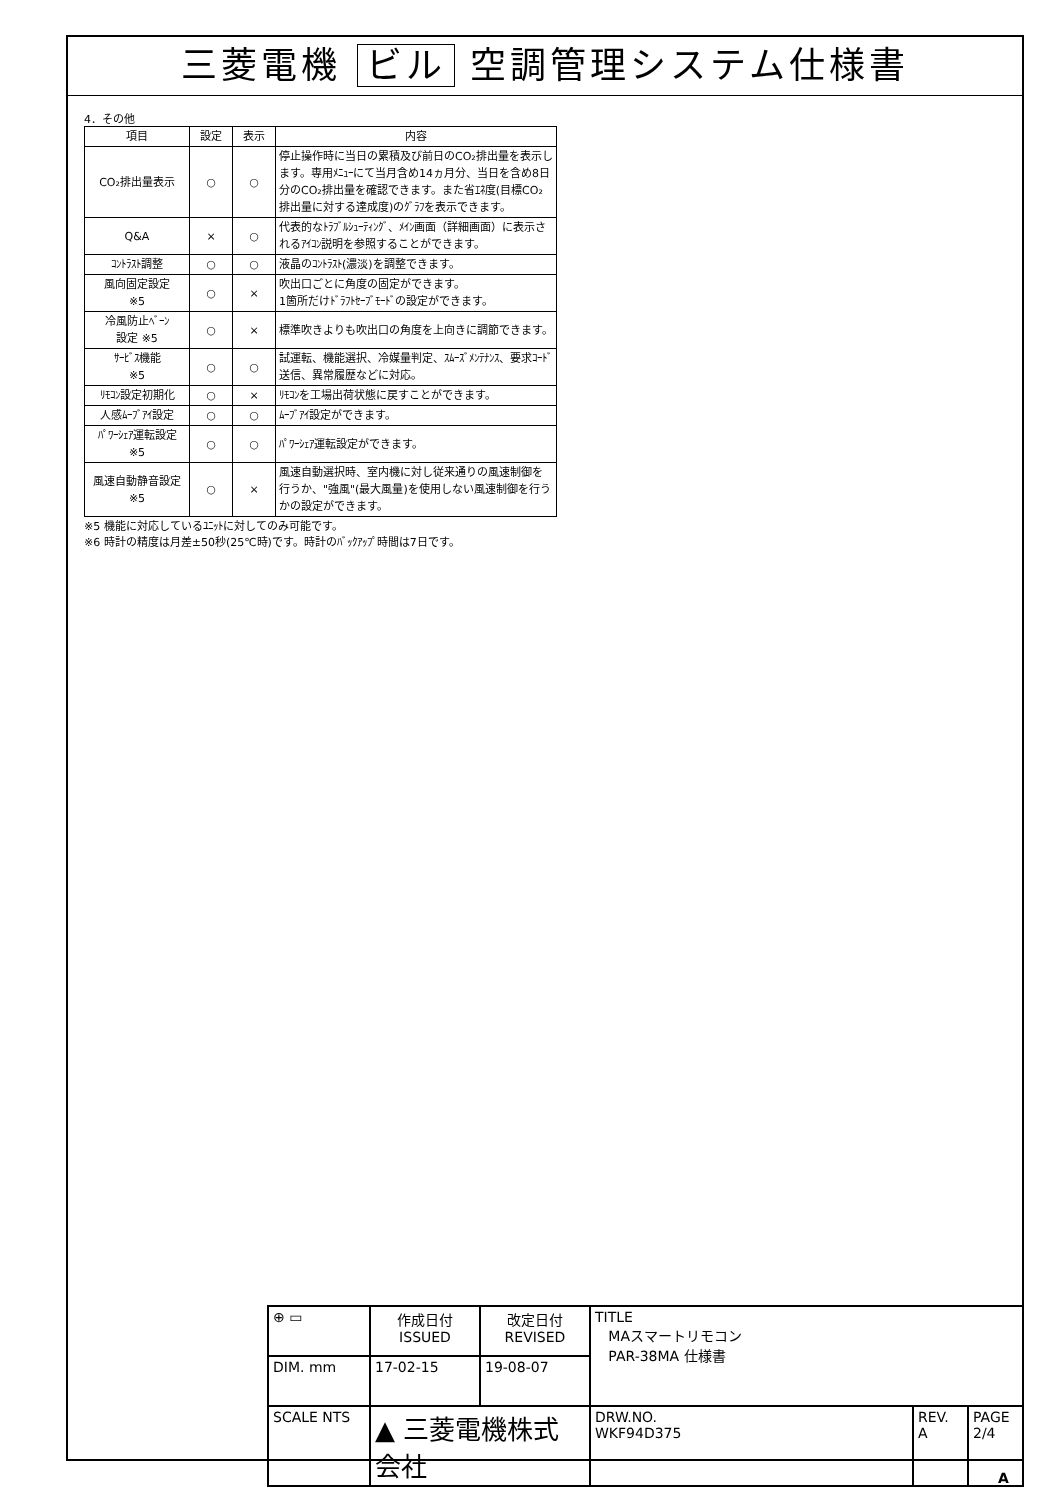三菱電機 ビル 空調管理システム仕様書
4．その他
| 項目 | 設定 | 表示 | 内容 |
| --- | --- | --- | --- |
| CO₂排出量表示 | ○ | ○ | 停止操作時に当日の累積及び前日のCO₂排出量を表示します。専用ﾒﾆｭｰにて当月含め14ヵ月分、当日を含め8日分のCO₂排出量を確認できます。また省ｴﾈ度(目標CO₂排出量に対する達成度)のｸﾞﾗﾌを表示できます。 |
| Q&A | × | ○ | 代表的なﾄﾗﾌﾞﾙｼｭｰﾃｨﾝｸﾞ、ﾒｲﾝ画面（詳細画面）に表示されるｱｲｺﾝ説明を参照することができます。 |
| ｺﾝﾄﾗｽﾄ調整 | ○ | ○ | 液晶のｺﾝﾄﾗｽﾄ(濃淡)を調整できます。 |
| 風向固定設定 ※5 | ○ | × | 吹出口ごとに角度の固定ができます。 1箇所だけﾄﾞﾗﾌﾄｾｰﾌﾞﾓｰﾄﾞの設定ができます。 |
| 冷風防止ﾍﾞｰﾝ 設定 ※5 | ○ | × | 標準吹きよりも吹出口の角度を上向きに調節できます。 |
| ｻｰﾋﾞｽ機能 ※5 | ○ | ○ | 試運転、機能選択、冷媒量判定、ｽﾑｰｽﾞﾒﾝﾃﾅﾝｽ、要求ｺｰﾄﾞ送信、異常履歴などに対応。 |
| ﾘﾓｺﾝ設定初期化 | ○ | × | ﾘﾓｺﾝを工場出荷状態に戻すことができます。 |
| 人感ﾑｰﾌﾞｱｲ設定 | ○ | ○ | ﾑｰﾌﾞｱｲ設定ができます。 |
| ﾊﾟﾜｰｼｪｱ運転設定 ※5 | ○ | ○ | ﾊﾟﾜｰｼｪｱ運転設定ができます。 |
| 風速自動静音設定 ※5 | ○ | × | 風速自動選択時、室内機に対し従来通りの風速制御を行うか、"強風"(最大風量)を使用しない風速制御を行うかの設定ができます。 |
※5 機能に対応しているﾕﾆｯﾄに対してのみ可能です。
※6 時計の精度は月差±50秒(25℃時)です。時計のﾊﾞｯｸｱｯﾌﾟ時間は7日です。
| ⊕ ▭ | 作成日付 ISSUED | 改定日付 REVISED | TITLE MAスマートリモコン PAR-38MA 仕様書 | | |
| DIM. mm | 17-02-15 | 19-08-07 | | | |
| SCALE NTS | ▲ 三菱電機株式会社 | | DRW.NO. WKF94D375 | REV. A | PAGE 2/4 |
A